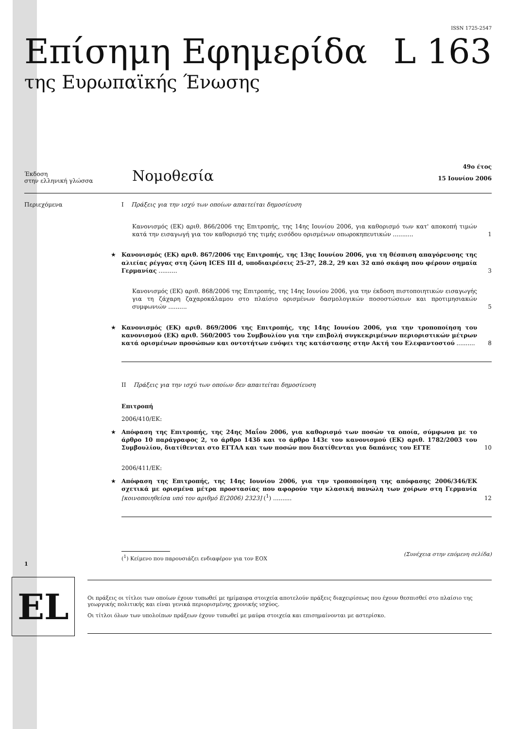ISSN 1725-2547
Επίσημη Εφημερίδα L 163
της Ευρωπαϊκής Ένωσης
Έκδοση
στην ελληνική γλώσσα
Νομοθεσία
49ο έτος
15 Ιουνίου 2006
Περιεχόμενα I Πράξεις για την ισχύ των οποίων απαιτείται δημοσίευση
Κανονισμός (ΕΚ) αριθ. 866/2006 της Επιτροπής, της 14ης Ιουνίου 2006, για καθορισμό των κατ' αποκοπή τιμών κατά την εισαγωγή για τον καθορισμό της τιμής εισόδου ορισμένων οπωροκηπευτικών ........... 1
★ Κανονισμός (ΕΚ) αριθ. 867/2006 της Επιτροπής, της 13ης Ιουνίου 2006, για τη θέσπιση απαγόρευσης της αλιείας ρέγγας στη ζώνη ICES III d, υποδιαιρέσεις 25-27, 28.2, 29 και 32 από σκάφη που φέρουν σημαία Γερμανίας .......... 3
Κανονισμός (ΕΚ) αριθ. 868/2006 της Επιτροπής, της 14ης Ιουνίου 2006, για την έκδοση πιστοποιητικών εισαγωγής για τη ζάχαρη ζαχαροκάλαμου στο πλαίσιο ορισμένων δασμολογικών ποσοστώσεων και προτιμησιακών συμφωνιών .......... 5
★ Κανονισμός (ΕΚ) αριθ. 869/2006 της Επιτροπής, της 14ης Ιουνίου 2006, για την τροποποίηση του κανονισμού (ΕΚ) αριθ. 560/2005 του Συμβουλίου για την επιβολή συγκεκριμένων περιοριστικών μέτρων κατά ορισμένων προσώπων και οντοτήτων ενόψει της κατάστασης στην Ακτή του Ελεφαντοστού .......... 8
II Πράξεις για την ισχύ των οποίων δεν απαιτείται δημοσίευση
Επιτροπή
2006/410/ΕΚ:
★ Απόφαση της Επιτροπής, της 24ης Μαΐου 2006, για καθορισμό των ποσών τα οποία, σύμφωνα με το άρθρο 10 παράγραφος 2, το άρθρο 143δ και το άρθρο 143ε του κανονισμού (ΕΚ) αριθ. 1782/2003 του Συμβουλίου, διατίθενται στο ΕΓΤΑΑ και των ποσών που διατίθενται για δαπάνες του ΕΓΤΕ 10
2006/411/ΕΚ:
★ Απόφαση της Επιτροπής, της 14ης Ιουνίου 2006, για την τροποποίηση της απόφασης 2006/346/ΕΚ σχετικά με ορισμένα μέτρα προστασίας που αφορούν την κλασική πανώλη των χοίρων στη Γερμανία [κοινοποιηθείσα υπό τον αριθμό Ε(2006) 2323] (<sup>1</sup>) .......... 12
1 (<sup>1</sup>) Κείμενο που παρουσιάζει ενδιαφέρον για τον ΕΟΧ (Συνέχεια στην επόμενη σελίδα)
EL
Οι πράξεις οι τίτλοι των οποίων έχουν τυπωθεί με ημίμαυρα στοιχεία αποτελούν πράξεις διαχειρίσεως που έχουν θεσπισθεί στο πλαίσιο της γεωργικής πολιτικής και είναι γενικά περιορισμένης χρονικής ισχύος.
Οι τίτλοι όλων των υπολοίπων πράξεων έχουν τυπωθεί με μαύρα στοιχεία και επισημαίνονται με αστερίσκο.